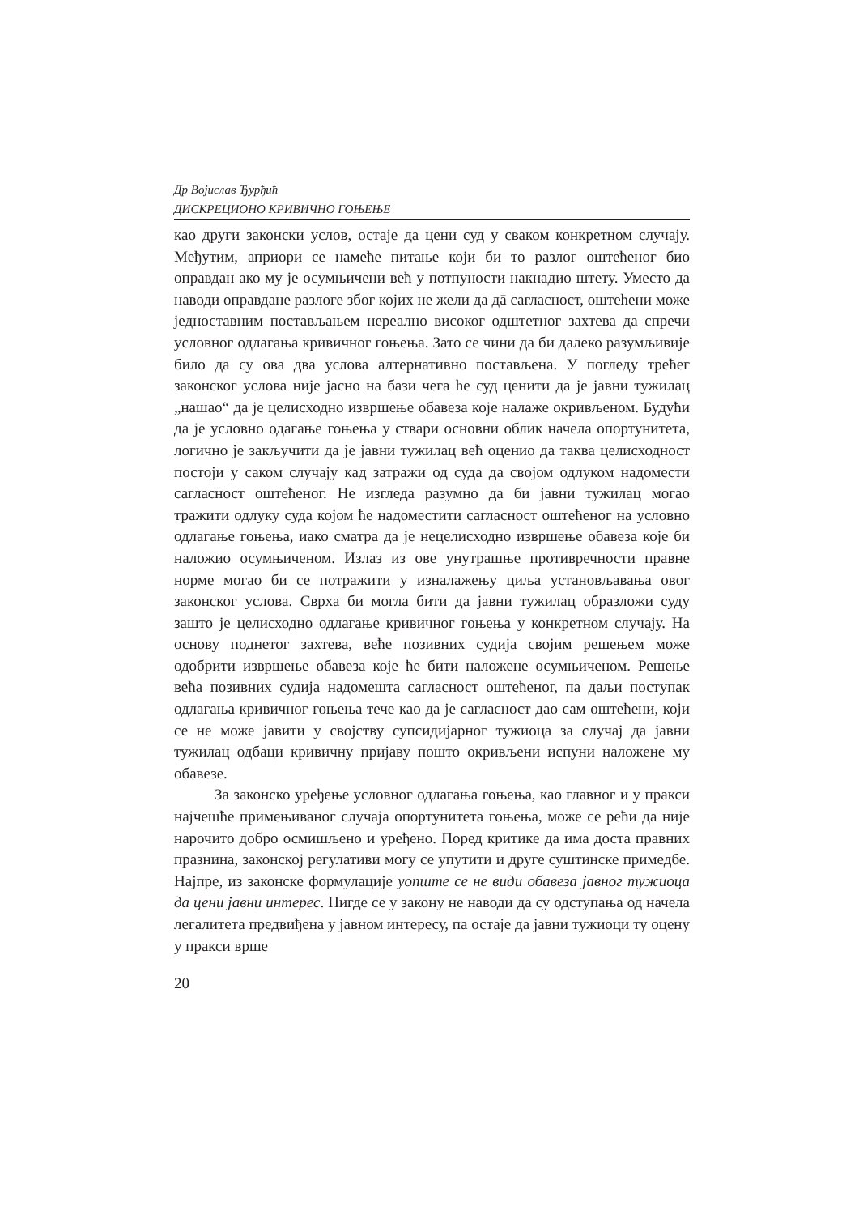Др Војислав Ђурђић
ДИСКРЕЦИОНО КРИВИЧНО ГОЊЕЊЕ
као други законски услов, остаје да цени суд у сваком конкретном случају. Међутим, априори се намеће питање који би то разлог оштећеног био оправдан ако му је осумњичени већ у потпуности накнадио штету. Уместо да наводи оправдане разлоге због којих не жели да дā сагласност, оштећени може једноставним постављањем нереално високог одштетног захтева да спречи условног одлагања кривичног гоњења. Зато се чини да би далеко разумљивије било да су ова два услова алтернативно постављена. У погледу трећег законског услова није јасно на бази чега ће суд ценити да је јавни тужилац „нашао“ да је целисходно извршење обавеза које налаже окривљеном. Будући да је условно одагање гоњења у ствари основни облик начела опортунитета, логично је закључити да је јавни тужилац већ оценио да таква целисходност постоји у саком случају кад затражи од суда да својом одлуком надомести сагласност оштећеног. Не изгледа разумно да би јавни тужилац могао тражити одлуку суда којом ће надоместити сагласност оштећеног на условно одлагање гоњења, иако сматра да је нецелисходно извршење обавеза које би наложио осумњиченом. Излаз из ове унутрашње противречности правне норме могао би се потражити у изналажењу циља установљавања овог законског услова. Сврха би могла бити да јавни тужилац образложи суду зашто је целисходно одлагање кривичног гоњења у конкретном случају. На основу поднетог захтева, веће позивних судија својим решењем може одобрити извршење обавеза које ће бити наложене осумњиченом. Решење већа позивних судија надомешта сагласност оштећеног, па даљи поступак одлагања кривичног гоњења тече као да је сагласност дао сам оштећени, који се не може јавити у својству супсидијарног тужиоца за случај да јавни тужилац одбаци кривичну пријаву пошто окривљени испуни наложене му обавезе.
За законско уређење условног одлагања гоњења, као главног и у пракси најчешће примењиваног случаја опортунитета гоњења, може се рећи да није нарочито добро осмишљено и уређено. Поред критике да има доста правних празнина, законској регулативи могу се упутити и друге суштинске примедбе. Најпре, из законске формулације уопште се не види обавеза јавног тужиоца да цени јавни интерес. Нигде се у закону не наводи да су одступања од начела легалитета предвиђена у јавном интересу, па остаје да јавни тужиоци ту оцену у пракси врше
20